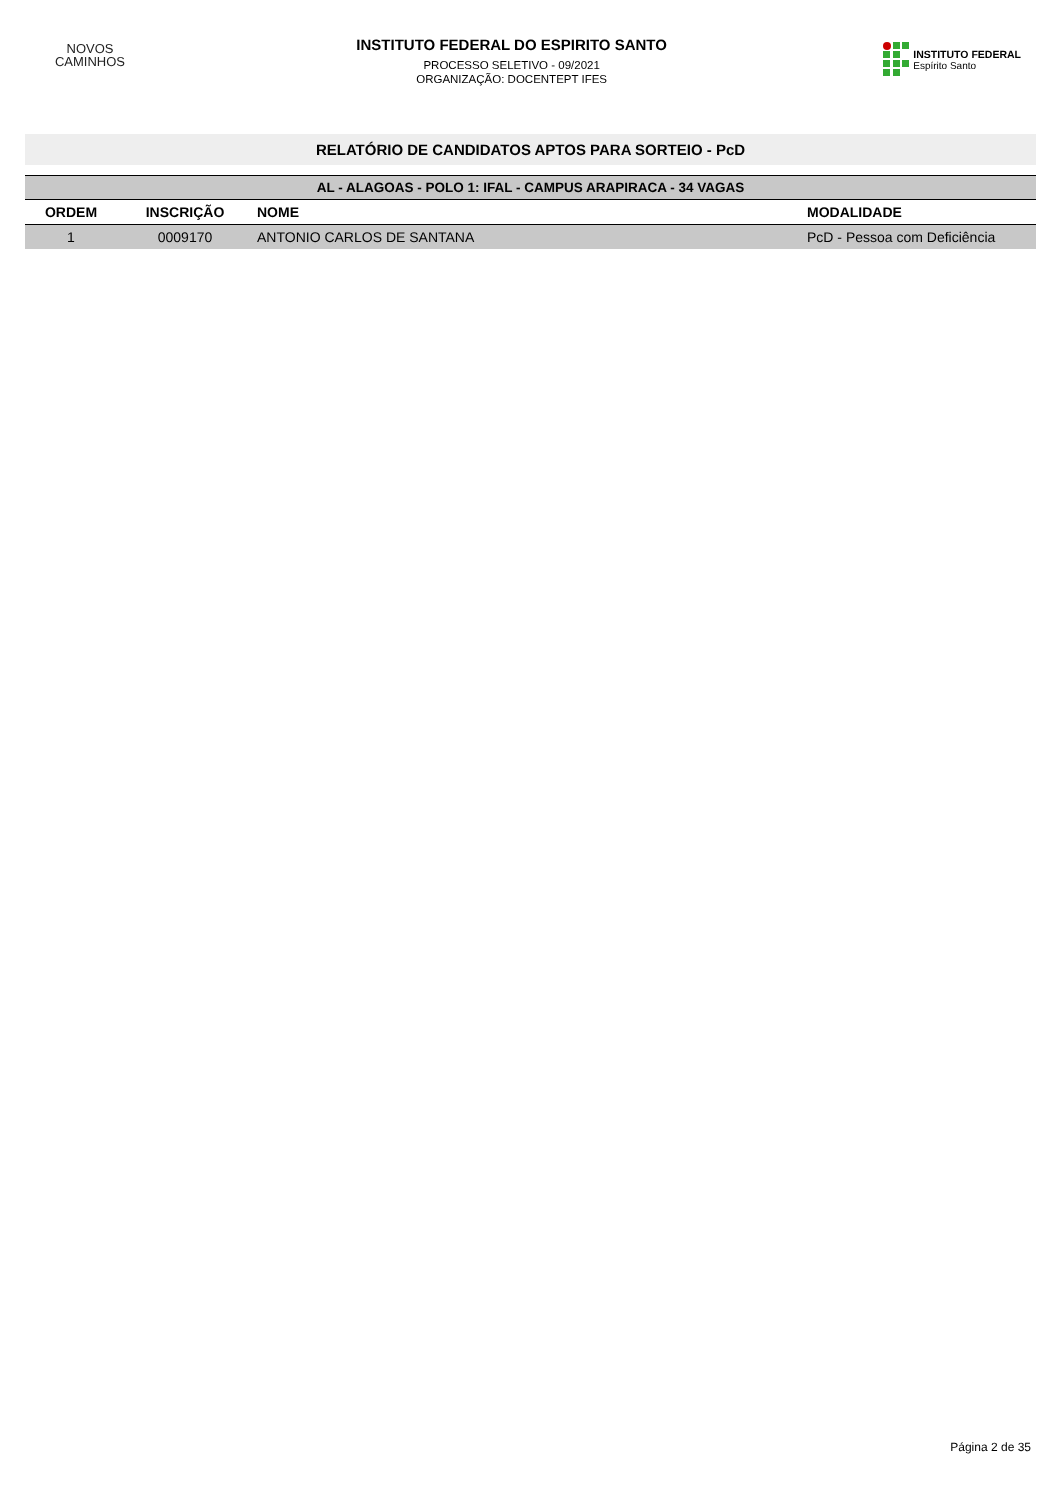NOVOS
CAMINHOS
INSTITUTO FEDERAL DO ESPIRITO SANTO
PROCESSO SELETIVO - 09/2021
ORGANIZAÇÃO: DOCENTEPT IFES
INSTITUTO FEDERAL
Espírito Santo
RELATÓRIO DE CANDIDATOS APTOS PARA SORTEIO - PcD
| AL - ALAGOAS - POLO 1: IFAL - CAMPUS ARAPIRACA - 34 VAGAS | | | |
| --- | --- | --- | --- |
| ORDEM | INSCRIÇÃO | NOME | MODALIDADE |
| 1 | 0009170 | ANTONIO CARLOS DE SANTANA | PcD - Pessoa com Deficiência |
Página 2 de 35